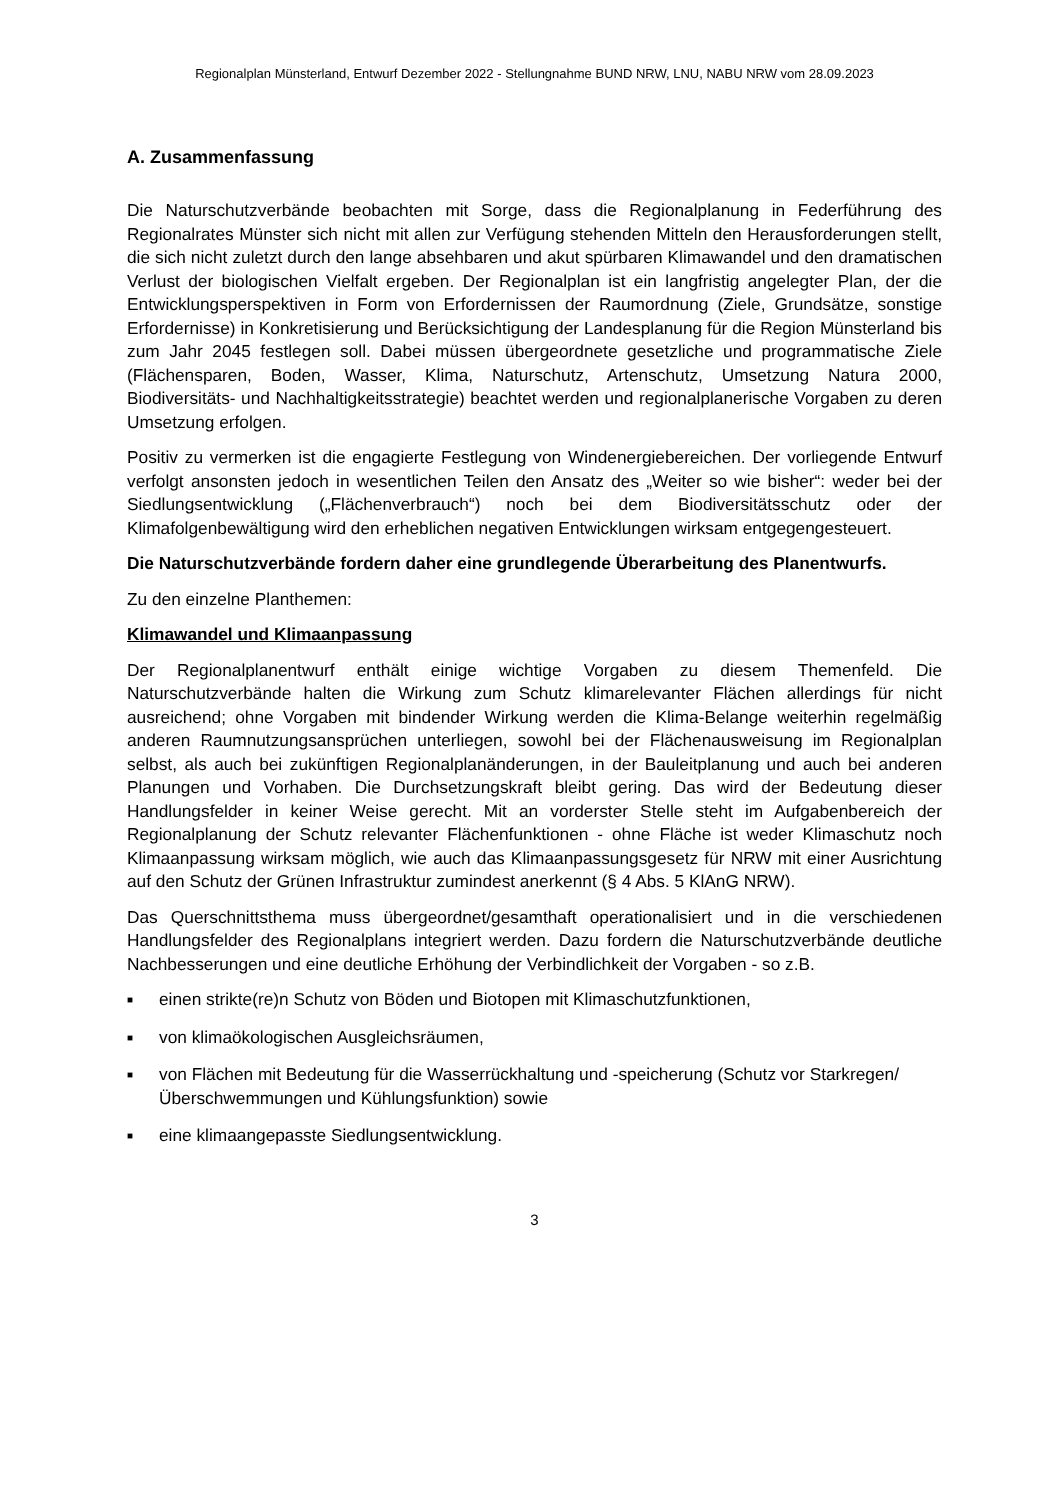Regionalplan Münsterland, Entwurf Dezember 2022 - Stellungnahme BUND NRW, LNU, NABU NRW vom 28.09.2023
A. Zusammenfassung
Die Naturschutzverbände beobachten mit Sorge, dass die Regionalplanung in Federführung des Regionalrates Münster sich nicht mit allen zur Verfügung stehenden Mitteln den Herausforderungen stellt, die sich nicht zuletzt durch den lange absehbaren und akut spürbaren Klimawandel und den dramatischen Verlust der biologischen Vielfalt ergeben. Der Regionalplan ist ein langfristig angelegter Plan, der die Entwicklungsperspektiven in Form von Erfordernissen der Raumordnung (Ziele, Grundsätze, sonstige Erfordernisse) in Konkretisierung und Berücksichtigung der Landesplanung für die Region Münsterland bis zum Jahr 2045 festlegen soll. Dabei müssen übergeordnete gesetzliche und programmatische Ziele (Flächensparen, Boden, Wasser, Klima, Naturschutz, Artenschutz, Umsetzung Natura 2000, Biodiversitäts- und Nachhaltigkeitsstrategie) beachtet werden und regionalplanerische Vorgaben zu deren Umsetzung erfolgen.
Positiv zu vermerken ist die engagierte Festlegung von Windenergiebereichen. Der vorliegende Entwurf verfolgt ansonsten jedoch in wesentlichen Teilen den Ansatz des „Weiter so wie bisher“: weder bei der Siedlungsentwicklung („Flächenverbrauch“) noch bei dem Biodiversitätsschutz oder der Klimafolgenbewältigung wird den erheblichen negativen Entwicklungen wirksam entgegengesteuert.
Die Naturschutzverbände fordern daher eine grundlegende Überarbeitung des Planentwurfs.
Zu den einzelne Planthemen:
Klimawandel und Klimaanpassung
Der Regionalplanentwurf enthält einige wichtige Vorgaben zu diesem Themenfeld. Die Naturschutzverbände halten die Wirkung zum Schutz klimarelevanter Flächen allerdings für nicht ausreichend; ohne Vorgaben mit bindender Wirkung werden die Klima-Belange weiterhin regelmäßig anderen Raumnutzungsansprüchen unterliegen, sowohl bei der Flächenausweisung im Regionalplan selbst, als auch bei zukünftigen Regionalplanänderungen, in der Bauleitplanung und auch bei anderen Planungen und Vorhaben. Die Durchsetzungskraft bleibt gering. Das wird der Bedeutung dieser Handlungsfelder in keiner Weise gerecht. Mit an vorderster Stelle steht im Aufgabenbereich der Regionalplanung der Schutz relevanter Flächenfunktionen - ohne Fläche ist weder Klimaschutz noch Klimaanpassung wirksam möglich, wie auch das Klimaanpassungsgesetz für NRW mit einer Ausrichtung auf den Schutz der Grünen Infrastruktur zumindest anerkennt (§ 4 Abs. 5 KlAnG NRW).
Das Querschnittsthema muss übergeordnet/gesamthaft operationalisiert und in die verschiedenen Handlungsfelder des Regionalplans integriert werden. Dazu fordern die Naturschutzverbände deutliche Nachbesserungen und eine deutliche Erhöhung der Verbindlichkeit der Vorgaben - so z.B.
■ einen strikte(re)n Schutz von Böden und Biotopen mit Klimaschutzfunktionen,
■ von klimaökologischen Ausgleichsräumen,
■ von Flächen mit Bedeutung für die Wasserrückhaltung und -speicherung (Schutz vor Starkregen/Überschwemmungen und Kühlungsfunktion) sowie
■ eine klimaangepasste Siedlungsentwicklung.
3